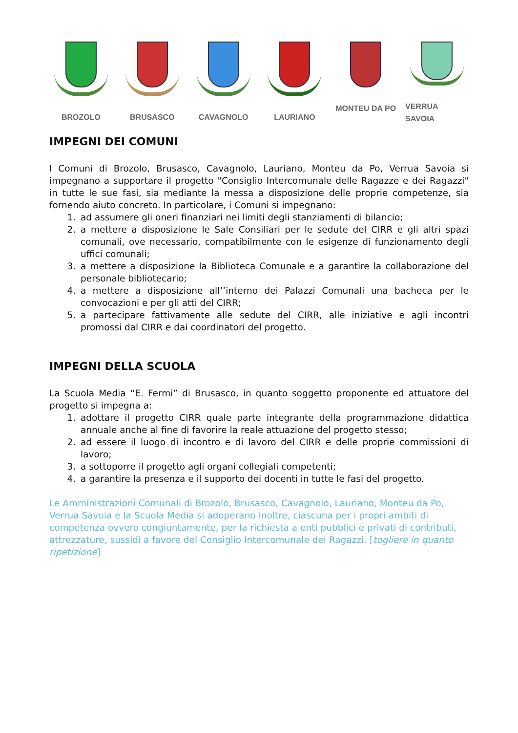BROZOLO BRUSASCO CAVAGNOLO LAURIANO MONTEU DA PO
VERRUA SAVOIA
IMPEGNI DEI COMUNI
I Comuni di Brozolo, Brusasco, Cavagnolo, Lauriano, Monteu da Po, Verrua Savoia si impegnano a supportare il progetto "Consiglio Intercomunale delle Ragazze e dei Ragazzi" in tutte le sue fasi, sia mediante la messa a disposizione delle proprie competenze, sia fornendo aiuto concreto. In particolare, i Comuni si impegnano:
1. ad assumere gli oneri finanziari nei limiti degli stanziamenti di bilancio;
2. a mettere a disposizione le Sale Consiliari per le sedute del CIRR e gli altri spazi comunali, ove necessario, compatibilmente con le esigenze di funzionamento degli uffici comunali;
3. a mettere a disposizione la Biblioteca Comunale e a garantire la collaborazione del personale bibliotecario;
4. a mettere a disposizione all’’interno dei Palazzi Comunali una bacheca per le convocazioni e per gli atti del CIRR;
5. a partecipare fattivamente alle sedute del CIRR, alle iniziative e agli incontri promossi dal CIRR e dai coordinatori del progetto.
IMPEGNI DELLA SCUOLA
La Scuola Media “E. Fermi” di Brusasco, in quanto soggetto proponente ed attuatore del progetto si impegna a:
1. adottare il progetto CIRR quale parte integrante della programmazione didattica annuale anche al fine di favorire la reale attuazione del progetto stesso;
2. ad essere il luogo di incontro e di lavoro del CIRR e delle proprie commissioni di lavoro;
3. a sottoporre il progetto agli organi collegiali competenti;
4. a garantire la presenza e il supporto dei docenti in tutte le fasi del progetto.
Le Amministrazioni Comunali di Brozolo, Brusasco, Cavagnolo, Lauriano, Monteu da Po, Verrua Savoia e la Scuola Media si adoperano inoltre, ciascuna per i propri ambiti di competenza ovvero congiuntamente, per la richiesta a enti pubblici e privati di contributi, attrezzature, sussidi a favore del Consiglio Intercomunale dei Ragazzi. [togliere in quanto ripetizione]